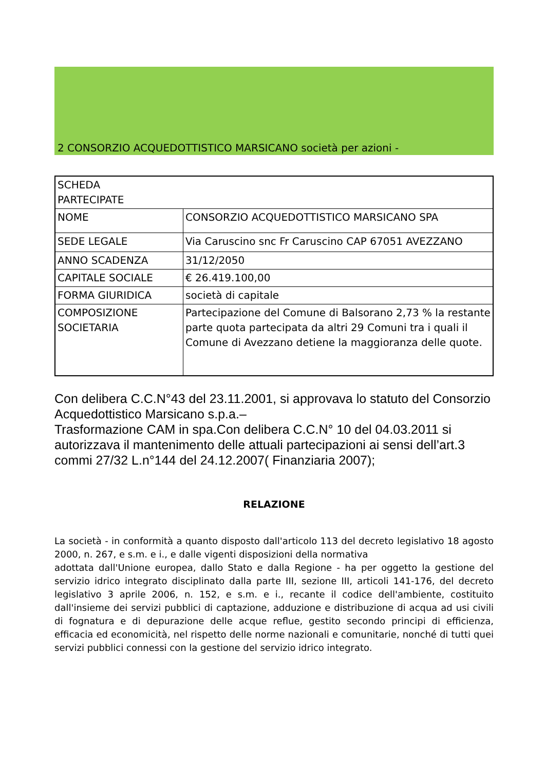2 CONSORZIO ACQUEDOTTISTICO MARSICANO società per azioni -
| SCHEDA PARTECIPATE | |
| NOME | CONSORZIO ACQUEDOTTISTICO MARSICANO SPA |
| SEDE LEGALE | Via Caruscino snc Fr Caruscino CAP 67051 AVEZZANO |
| ANNO SCADENZA | 31/12/2050 |
| CAPITALE SOCIALE | € 26.419.100,00 |
| FORMA GIURIDICA | società di capitale |
| COMPOSIZIONE SOCIETARIA | Partecipazione del Comune di Balsorano 2,73 % la restante parte quota partecipata da altri 29 Comuni tra i quali il Comune di Avezzano detiene la maggioranza delle quote. |
Con delibera C.C.N°43 del 23.11.2001, si approvava lo statuto del Consorzio Acquedottistico Marsicano s.p.a.–
Trasformazione CAM in spa.Con delibera C.C.N° 10 del 04.03.2011 si autorizzava il mantenimento delle attuali partecipazioni ai sensi dell’art.3 commi 27/32 L.n°144 del 24.12.2007( Finanziaria 2007);
RELAZIONE
La società - in conformità a quanto disposto dall'articolo 113 del decreto legislativo 18 agosto 2000, n. 267, e s.m. e i., e dalle vigenti disposizioni della normativa
adottata dall'Unione europea, dallo Stato e dalla Regione - ha per oggetto la gestione del servizio idrico integrato disciplinato dalla parte III, sezione III, articoli 141-176, del decreto legislativo 3 aprile 2006, n. 152, e s.m. e i., recante il codice dell'ambiente, costituito dall'insieme dei servizi pubblici di captazione, adduzione e distribuzione di acqua ad usi civili di fognatura e di depurazione delle acque reflue, gestito secondo principi di efficienza, efficacia ed economicità, nel rispetto delle norme nazionali e comunitarie, nonché di tutti quei servizi pubblici connessi con la gestione del servizio idrico integrato.